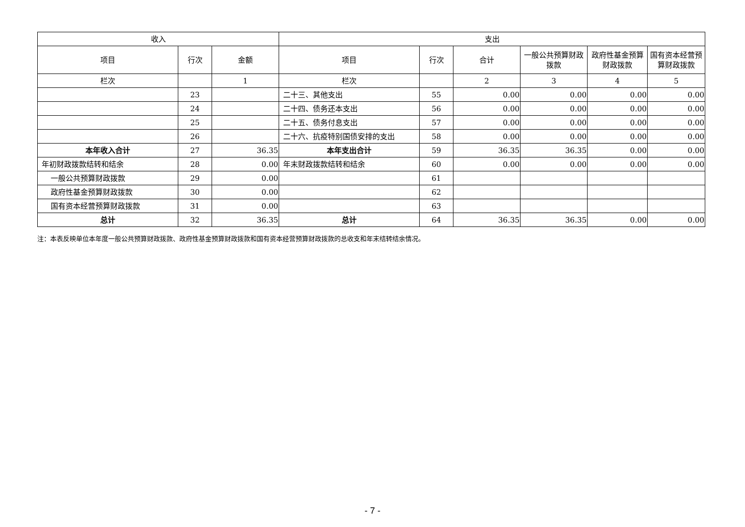| 收入 | | | 支出 | | | | | |
| --- | --- | --- | --- | --- | --- | --- | --- | --- |
| 项目 | 行次 | 金额 | 项目 | 行次 | 合计 | 一般公共预算财政拨款 | 政府性基金预算财政拨款 | 国有资本经营预算财政拨款 |
| 栏次 | | 1 | 栏次 | | 2 | 3 | 4 | 5 |
| | 23 | | 二十三、其他支出 | 55 | 0.00 | 0.00 | 0.00 | 0.00 |
| | 24 | | 二十四、债务还本支出 | 56 | 0.00 | 0.00 | 0.00 | 0.00 |
| | 25 | | 二十五、债务付息支出 | 57 | 0.00 | 0.00 | 0.00 | 0.00 |
| | 26 | | 二十六、抗疫特别国债安排的支出 | 58 | 0.00 | 0.00 | 0.00 | 0.00 |
| 本年收入合计 | 27 | 36.35 | 本年支出合计 | 59 | 36.35 | 36.35 | 0.00 | 0.00 |
| 年初财政拨款结转和结余 | 28 | 0.00 | 年末财政拨款结转和结余 | 60 | 0.00 | 0.00 | 0.00 | 0.00 |
| 一般公共预算财政拨款 | 29 | 0.00 | | 61 | | | | |
| 政府性基金预算财政拨款 | 30 | 0.00 | | 62 | | | | |
| 国有资本经营预算财政拨款 | 31 | 0.00 | | 63 | | | | |
| 总计 | 32 | 36.35 | 总计 | 64 | 36.35 | 36.35 | 0.00 | 0.00 |
注：本表反映单位本年度一般公共预算财政拨款、政府性基金预算财政拨款和国有资本经营预算财政拨款的总收支和年末结转结余情况。
- 7 -